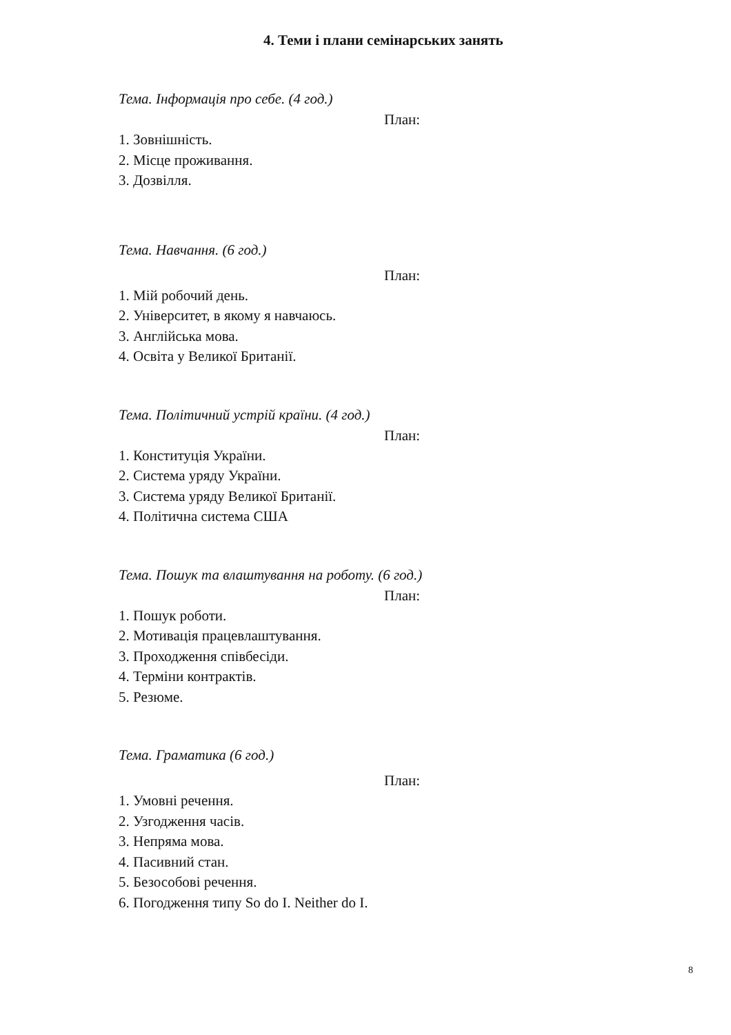4. Теми і плани семінарських занять
Тема. Інформація про себе. (4 год.)
План:
1. Зовнішність.
2. Місце проживання.
3. Дозвілля.
Тема. Навчання. (6 год.)
План:
1. Мій робочий день.
2. Університет, в якому я навчаюсь.
3. Англійська мова.
4. Освіта у Великої Британії.
Тема. Політичний устрій країни. (4 год.)
План:
1. Конституція України.
2. Система уряду України.
3. Система уряду Великої Британії.
4. Політична система США
Тема. Пошук та влаштування на роботу. (6 год.)
План:
1. Пошук роботи.
2. Мотивація працевлаштування.
3. Проходження співбесіди.
4. Терміни контрактів.
5. Резюме.
Тема. Граматика (6 год.)
План:
1. Умовні речення.
2. Узгодження часів.
3. Непряма мова.
4. Пасивний стан.
5. Безособові речення.
6. Погодження типу So do I. Neither do I.
8